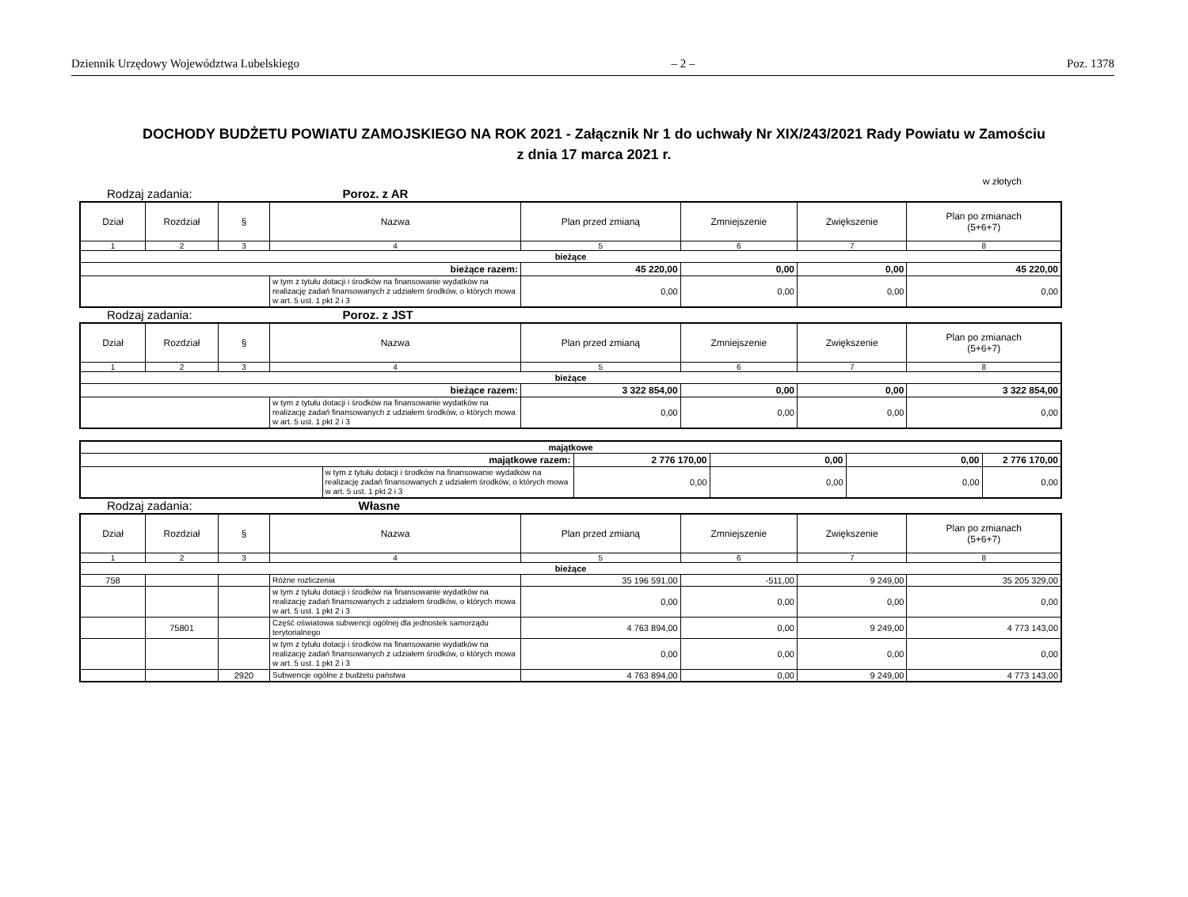Dziennik Urzędowy Województwa Lubelskiego – 2 – Poz. 1378
DOCHODY BUDŻETU POWIATU ZAMOJSKIEGO NA ROK 2021 - Załącznik Nr 1 do uchwały Nr XIX/243/2021 Rady Powiatu w Zamościu
z dnia 17 marca 2021 r.
w złotych
Rodzaj zadania: Poroz. z AR
| Dział | Rozdział | § | Nazwa | Plan przed zmianą | Zmniejszenie | Zwiększenie | Plan po zmianach (5+6+7) |
| --- | --- | --- | --- | --- | --- | --- | --- |
| 1 | 2 | 3 | 4 | 5 | 6 | 7 | 8 |
| bieżące | | | | | | | |
| bieżące razem: | | | | 45 220,00 | 0,00 | 0,00 | 45 220,00 |
| | | | w tym z tytułu dotacji i środków na finansowanie wydatków na realizację zadań finansowanych z udziałem środków, o których mowa w art. 5 ust. 1 pkt 2 i 3 | 0,00 | 0,00 | 0,00 | 0,00 |
Rodzaj zadania: Poroz. z JST
| Dział | Rozdział | § | Nazwa | Plan przed zmianą | Zmniejszenie | Zwiększenie | Plan po zmianach (5+6+7) |
| --- | --- | --- | --- | --- | --- | --- | --- |
| 1 | 2 | 3 | 4 | 5 | 6 | 7 | 8 |
| bieżące | | | | | | | |
| bieżące razem: | | | | 3 322 854,00 | 0,00 | 0,00 | 3 322 854,00 |
| | | | w tym z tytułu dotacji i środków na finansowanie wydatków na realizację zadań finansowanych z udziałem środków, o których mowa w art. 5 ust. 1 pkt 2 i 3 | 0,00 | 0,00 | 0,00 | 0,00 |
| majątkowe | | | | | |
| majątkowe razem: | | 2 776 170,00 | 0,00 | 0,00 | 2 776 170,00 |
| | w tym z tytułu dotacji i środków na finansowanie wydatków na realizację zadań finansowanych z udziałem środków, o których mowa w art. 5 ust. 1 pkt 2 i 3 | 0,00 | 0,00 | 0,00 | 0,00 |
Rodzaj zadania: Własne
| Dział | Rozdział | § | Nazwa | Plan przed zmianą | Zmniejszenie | Zwiększenie | Plan po zmianach (5+6+7) |
| --- | --- | --- | --- | --- | --- | --- | --- |
| 1 | 2 | 3 | 4 | 5 | 6 | 7 | 8 |
| bieżące | | | | | | | |
| 758 | | | Różne rozliczenia | 35 196 591,00 | -511,00 | 9 249,00 | 35 205 329,00 |
| | | | w tym z tytułu dotacji i środków na finansowanie wydatków na realizację zadań finansowanych z udziałem środków, o których mowa w art. 5 ust. 1 pkt 2 i 3 | 0,00 | 0,00 | 0,00 | 0,00 |
| | 75801 | | Część oświatowa subwencji ogólnej dla jednostek samorządu terytorialnego | 4 763 894,00 | 0,00 | 9 249,00 | 4 773 143,00 |
| | | | w tym z tytułu dotacji i środków na finansowanie wydatków na realizację zadań finansowanych z udziałem środków, o których mowa w art. 5 ust. 1 pkt 2 i 3 | 0,00 | 0,00 | 0,00 | 0,00 |
| | | 2920 | Subwencje ogólne z budżetu państwa | 4 763 894,00 | 0,00 | 9 249,00 | 4 773 143,00 |